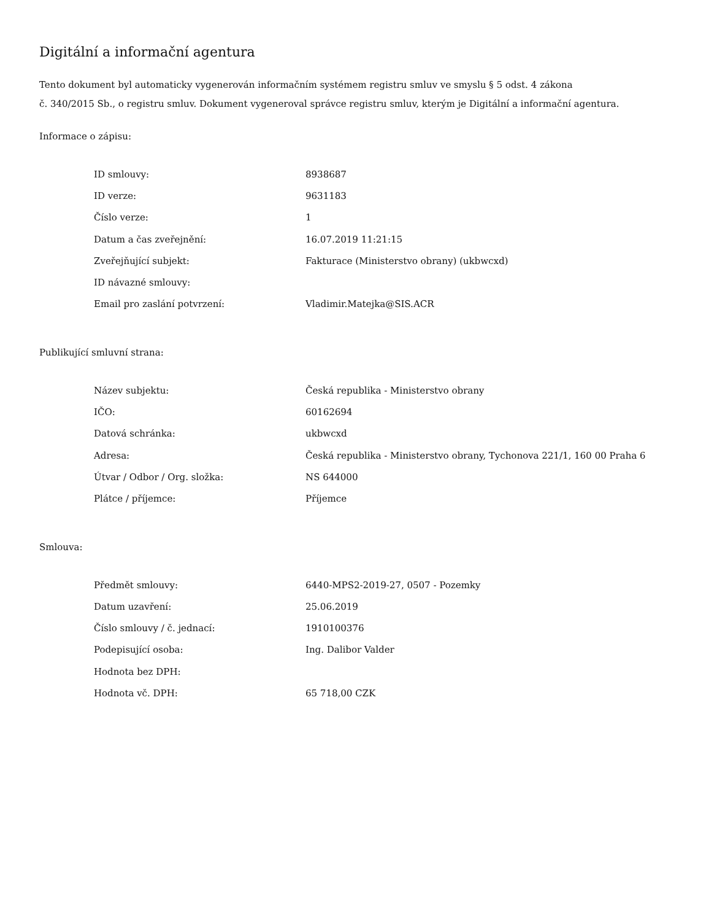Digitální a informační agentura
Tento dokument byl automaticky vygenerován informačním systémem registru smluv ve smyslu § 5 odst. 4 zákona
č. 340/2015 Sb., o registru smluv. Dokument vygeneroval správce registru smluv, kterým je Digitální a informační agentura.
Informace o zápisu:
| ID smlouvy: | 8938687 |
| ID verze: | 9631183 |
| Číslo verze: | 1 |
| Datum a čas zveřejnění: | 16.07.2019 11:21:15 |
| Zveřejňující subjekt: | Fakturace (Ministerstvo obrany) (ukbwcxd) |
| ID návazné smlouvy: | |
| Email pro zaslání potvrzení: | Vladimir.Matejka@SIS.ACR |
Publikující smluvní strana:
| Název subjektu: | Česká republika - Ministerstvo obrany |
| IČO: | 60162694 |
| Datová schránka: | ukbwcxd |
| Adresa: | Česká republika - Ministerstvo obrany, Tychonova 221/1, 160 00 Praha 6 |
| Útvar / Odbor / Org. složka: | NS 644000 |
| Plátce / příjemce: | Příjemce |
Smlouva:
| Předmět smlouvy: | 6440-MPS2-2019-27, 0507 - Pozemky |
| Datum uzavření: | 25.06.2019 |
| Číslo smlouvy / č. jednací: | 1910100376 |
| Podepisující osoba: | Ing. Dalibor Valder |
| Hodnota bez DPH: | |
| Hodnota vč. DPH: | 65 718,00 CZK |